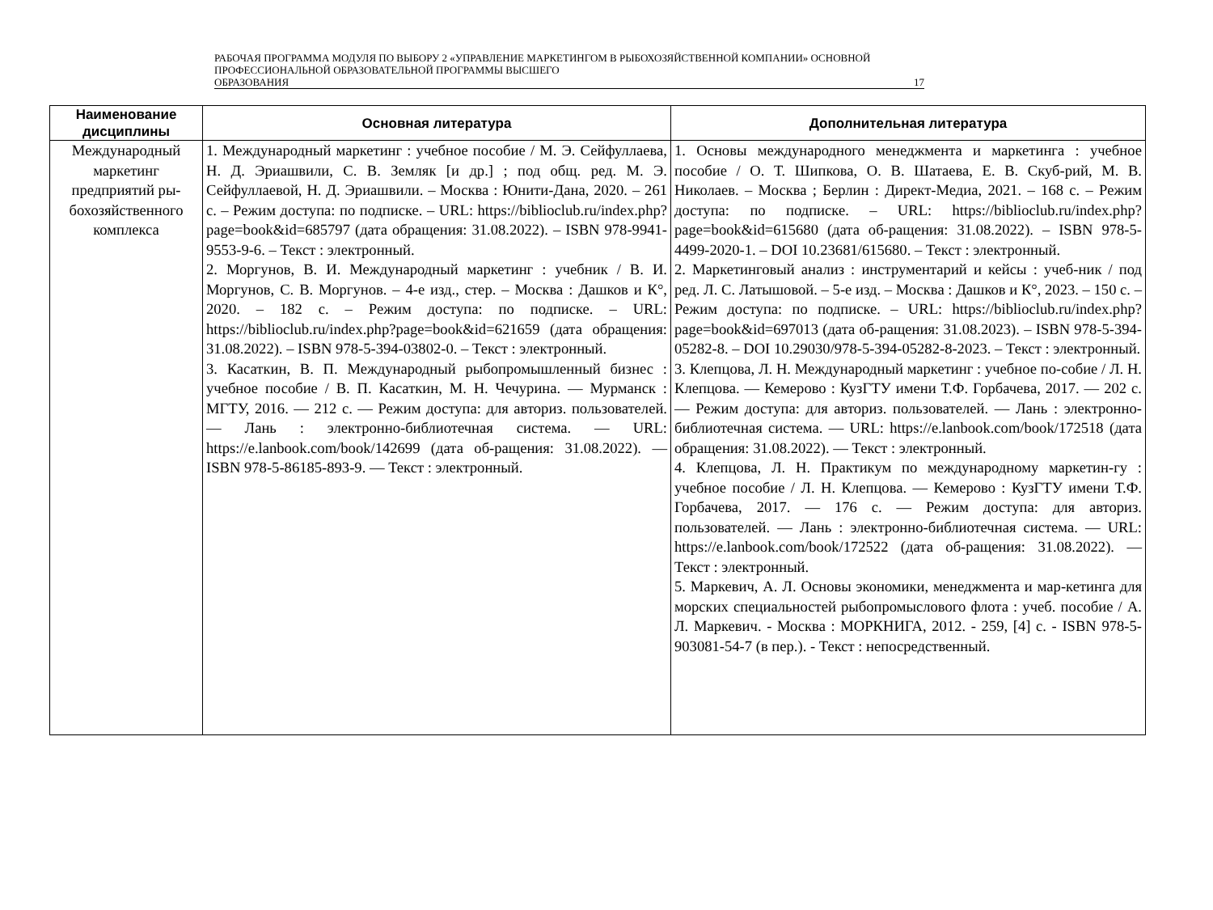РАБОЧАЯ ПРОГРАММА МОДУЛЯ ПО ВЫБОРУ 2 «УПРАВЛЕНИЕ МАРКЕТИНГОМ В РЫБОХОЗЯЙСТВЕННОЙ КОМПАНИИ» ОСНОВНОЙ ПРОФЕССИОНАЛЬНОЙ ОБРАЗОВАТЕЛЬНОЙ ПРОГРАММЫ ВЫСШЕГО
ОБРАЗОВАНИЯ 17
| Наименование дисциплины | Основная литература | Дополнительная литература |
| --- | --- | --- |
| Международный маркетинг предприятий ры-бохозяйственного комплекса | 1. Международный маркетинг : учебное пособие / М. Э. Сейфуллаева, Н. Д. Эриашвили, С. В. Земляк [и др.] ; под общ. ред. М. Э. Сейфуллаевой, Н. Д. Эриашвили. – Москва : Юнити-Дана, 2020. – 261 с. – Режим доступа: по подписке. – URL: https://biblioclub.ru/index.php?page=book&id=685797 (дата обращения: 31.08.2022). – ISBN 978-9941-9553-9-6. – Текст : электронный. 2. Моргунов, В. И. Международный маркетинг : учебник / В. И. Моргунов, С. В. Моргунов. – 4-е изд., стер. – Москва : Дашков и К°, 2020. – 182 с. – Режим доступа: по подписке. – URL: https://biblioclub.ru/index.php?page=book&id=621659 (дата обращения: 31.08.2022). – ISBN 978-5-394-03802-0. – Текст : электронный. 3. Касаткин, В. П. Международный рыбопромышленный бизнес : учебное пособие / В. П. Касаткин, М. Н. Чечурина. — Мурманск : МГТУ, 2016. — 212 с. — Режим доступа: для авториз. пользователей. — Лань : электронно-библиотечная система. — URL: https://e.lanbook.com/book/142699 (дата об-ращения: 31.08.2022). — ISBN 978-5-86185-893-9. — Текст : электронный. | 1. Основы международного менеджмента и маркетинга : учебное пособие / О. Т. Шипкова, О. В. Шатаева, Е. В. Скуб-рий, М. В. Николаев. – Москва ; Берлин : Директ-Медиа, 2021. – 168 с. – Режим доступа: по подписке. – URL: https://biblioclub.ru/index.php?page=book&id=615680 (дата об-ращения: 31.08.2022). – ISBN 978-5-4499-2020-1. – DOI 10.23681/615680. – Текст : электронный. 2. Маркетинговый анализ : инструментарий и кейсы : учеб-ник / под ред. Л. С. Латышовой. – 5-е изд. – Москва : Дашков и К°, 2023. – 150 с. – Режим доступа: по подписке. – URL: https://biblioclub.ru/index.php?page=book&id=697013 (дата об-ращения: 31.08.2023). – ISBN 978-5-394-05282-8. – DOI 10.29030/978-5-394-05282-8-2023. – Текст : электронный. 3. Клепцова, Л. Н. Международный маркетинг : учебное по-собие / Л. Н. Клепцова. — Кемерово : КузГТУ имени Т.Ф. Горбачева, 2017. — 202 с. — Режим доступа: для авториз. пользователей. — Лань : электронно-библиотечная система. — URL: https://e.lanbook.com/book/172518 (дата обращения: 31.08.2022). — Текст : электронный. 4. Клепцова, Л. Н. Практикум по международному маркетин-гу : учебное пособие / Л. Н. Клепцова. — Кемерово : КузГТУ имени Т.Ф. Горбачева, 2017. — 176 с. — Режим доступа: для авториз. пользователей. — Лань : электронно-библиотечная система. — URL: https://e.lanbook.com/book/172522 (дата об-ращения: 31.08.2022). — Текст : электронный. 5. Маркевич, А. Л. Основы экономики, менеджмента и мар-кетинга для морских специальностей рыбопромыслового флота : учеб. пособие / А. Л. Маркевич. - Москва : МОРКНИГА, 2012. - 259, [4] с. - ISBN 978-5-903081-54-7 (в пер.). - Текст : непосредственный. |